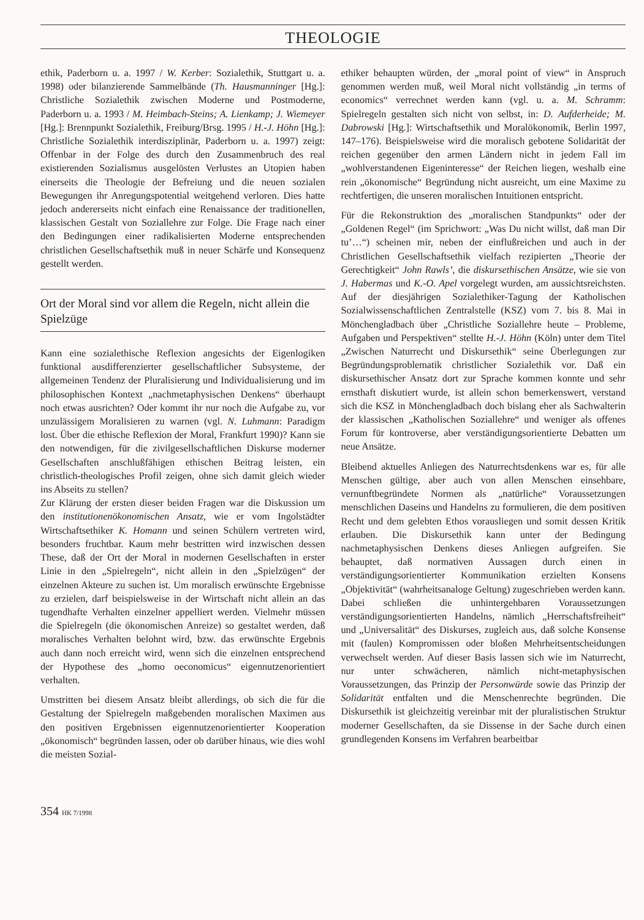THEOLOGIE
ethik, Paderborn u. a. 1997 / W. Kerber: Sozialethik, Stuttgart u. a. 1998) oder bilanzierende Sammelbände (Th. Hausmanninger [Hg.]: Christliche Sozialethik zwischen Moderne und Postmoderne, Paderborn u. a. 1993 / M. Heimbach-Steins; A. Lienkamp; J. Wiemeyer [Hg.]: Brennpunkt Sozialethik, Freiburg/Brsg. 1995 / H.-J. Höhn [Hg.]: Christliche Sozialethik interdisziplinär, Paderborn u. a. 1997) zeigt: Offenbar in der Folge des durch den Zusammenbruch des real existierenden Sozialismus ausgelösten Verlustes an Utopien haben einerseits die Theologie der Befreiung und die neuen sozialen Bewegungen ihr Anregungspotential weitgehend verloren. Dies hatte jedoch andererseits nicht einfach eine Renaissance der traditionellen, klassischen Gestalt von Soziallehre zur Folge. Die Frage nach einer den Bedingungen einer radikalisierten Moderne entsprechenden christlichen Gesellschaftsethik muß in neuer Schärfe und Konsequenz gestellt werden.
Ort der Moral sind vor allem die Regeln, nicht allein die Spielzüge
Kann eine sozialethische Reflexion angesichts der Eigenlogiken funktional ausdifferenzierter gesellschaftlicher Subsysteme, der allgemeinen Tendenz der Pluralisierung und Individualisierung und im philosophischen Kontext „nachmetaphysischen Denkens“ überhaupt noch etwas ausrichten? Oder kommt ihr nur noch die Aufgabe zu, vor unzulässigem Moralisieren zu warnen (vgl. N. Luhmann: Paradigm lost. Über die ethische Reflexion der Moral, Frankfurt 1990)? Kann sie den notwendigen, für die zivilgesellschaftlichen Diskurse moderner Gesellschaften anschlußfähigen ethischen Beitrag leisten, ein christlich-theologisches Profil zeigen, ohne sich damit gleich wieder ins Abseits zu stellen?
Zur Klärung der ersten dieser beiden Fragen war die Diskussion um den institutionenökonomischen Ansatz, wie er vom Ingolstädter Wirtschaftsethiker K. Homann und seinen Schülern vertreten wird, besonders fruchtbar. Kaum mehr bestritten wird inzwischen dessen These, daß der Ort der Moral in modernen Gesellschaften in erster Linie in den „Spielregeln“, nicht allein in den „Spielzügen“ der einzelnen Akteure zu suchen ist. Um moralisch erwünschte Ergebnisse zu erzielen, darf beispielsweise in der Wirtschaft nicht allein an das tugendhafte Verhalten einzelner appelliert werden. Vielmehr müssen die Spielregeln (die ökonomischen Anreize) so gestaltet werden, daß moralisches Verhalten belohnt wird, bzw. das erwünschte Ergebnis auch dann noch erreicht wird, wenn sich die einzelnen entsprechend der Hypothese des „homo oeconomicus“ eigennutzenorientiert verhalten.
Umstritten bei diesem Ansatz bleibt allerdings, ob sich die für die Gestaltung der Spielregeln maßgebenden moralischen Maximen aus den positiven Ergebnissen eigennutzenorientierter Kooperation „ökonomisch“ begründen lassen, oder ob darüber hinaus, wie dies wohl die meisten Sozial-
ethiker behaupten würden, der „moral point of view“ in Anspruch genommen werden muß, weil Moral nicht vollständig „in terms of economics“ verrechnet werden kann (vgl. u. a. M. Schramm: Spielregeln gestalten sich nicht von selbst, in: D. Aufderheide; M. Dabrowski [Hg.]: Wirtschaftsethik und Moralökonomik, Berlin 1997, 147–176). Beispielsweise wird die moralisch gebotene Solidarität der reichen gegenüber den armen Ländern nicht in jedem Fall im „wohlverstandenen Eigeninteresse“ der Reichen liegen, weshalb eine rein „ökonomische“ Begründung nicht ausreicht, um eine Maxime zu rechtfertigen, die unseren moralischen Intuitionen entspricht.
Für die Rekonstruktion des „moralischen Standpunkts“ oder der „Goldenen Regel“ (im Sprichwort: „Was Du nicht willst, daß man Dir tu’…“) scheinen mir, neben der einflußreichen und auch in der Christlichen Gesellschaftsethik vielfach rezipierten „Theorie der Gerechtigkeit“ John Rawls’, die diskursethischen Ansätze, wie sie von J. Habermas und K.-O. Apel vorgelegt wurden, am aussichtsreichsten. Auf der diesjährigen Sozialethiker-Tagung der Katholischen Sozialwissenschaftlichen Zentralstelle (KSZ) vom 7. bis 8. Mai in Mönchengladbach über „Christliche Soziallehre heute – Probleme, Aufgaben und Perspektiven“ stellte H.-J. Höhn (Köln) unter dem Titel „Zwischen Naturrecht und Diskursethik“ seine Überlegungen zur Begründungsproblematik christlicher Sozialethik vor. Daß ein diskursethischer Ansatz dort zur Sprache kommen konnte und sehr ernsthaft diskutiert wurde, ist allein schon bemerkenswert, verstand sich die KSZ in Mönchengladbach doch bislang eher als Sachwalterin der klassischen „Katholischen Soziallehre“ und weniger als offenes Forum für kontroverse, aber verständigungsorientierte Debatten um neue Ansätze.
Bleibend aktuelles Anliegen des Naturrechtsdenkens war es, für alle Menschen gültige, aber auch von allen Menschen einsehbare, vernunftbegründete Normen als „natürliche“ Voraussetzungen menschlichen Daseins und Handelns zu formulieren, die dem positiven Recht und dem gelebten Ethos vorausliegen und somit dessen Kritik erlauben. Die Diskursethik kann unter der Bedingung nachmetaphysischen Denkens dieses Anliegen aufgreifen. Sie behauptet, daß normativen Aussagen durch einen in verständigungsorientierter Kommunikation erzielten Konsens „Objektivität“ (wahrheitsanaloge Geltung) zugeschrieben werden kann.
Dabei schließen die unhintergehbaren Voraussetzungen verständigungsorientierten Handelns, nämlich „Herrschaftsfreiheit“ und „Universalität“ des Diskurses, zugleich aus, daß solche Konsense mit (faulen) Kompromissen oder bloßen Mehrheitsentscheidungen verwechselt werden. Auf dieser Basis lassen sich wie im Naturrecht, nur unter schwächeren, nämlich nicht-metaphysischen Voraussetzungen, das Prinzip der Personwürde sowie das Prinzip der Solidarität entfalten und die Menschenrechte begründen. Die Diskursethik ist gleichzeitig vereinbar mit der pluralistischen Struktur moderner Gesellschaften, da sie Dissense in der Sache durch einen grundlegenden Konsens im Verfahren bearbeitbar
354 HK 7/1998